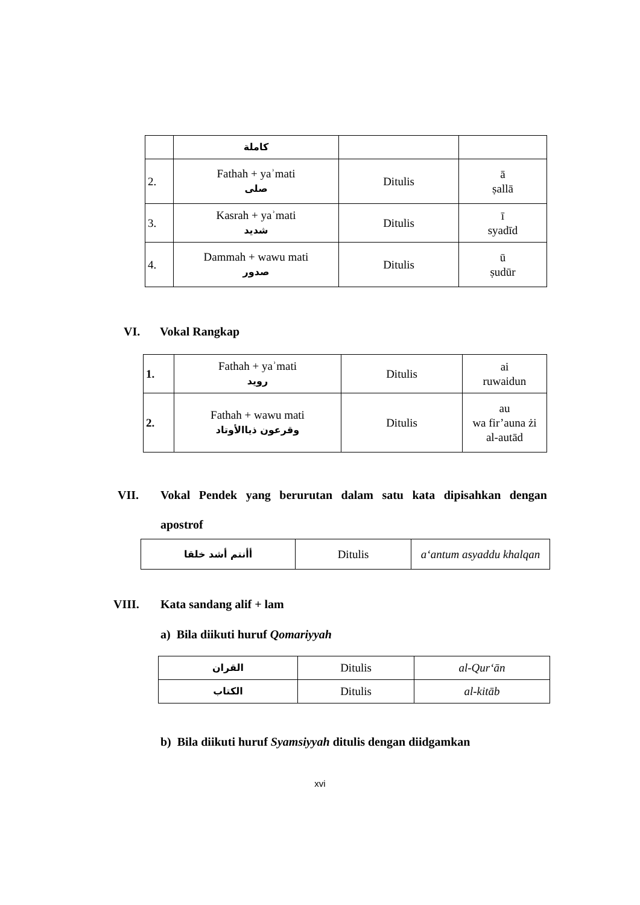| | كاملة | | |
| 2. | Fathah + yaʾmati صلى | Ditulis | ā ṣallā |
| 3. | Kasrah + yaʾmati شديد | Ditulis | ī syadīd |
| 4. | Dammah + wawu mati صدور | Ditulis | ū ṣudūr |
VI. Vokal Rangkap
| 1. | Fathah + yaʾmati رويد | Ditulis | ai ruwaidun |
| 2. | Fathah + wawu mati وقرعون ذياالأوتاد | Ditulis | au wa fir’auna żi al-autād |
VII. Vokal Pendek yang berurutan dalam satu kata dipisahkan dengan
apostrof
| أأنتم أشد خلقا | Ditulis | a‘antum asyaddu khalqan |
VIII. Kata sandang alif + lam
a) Bila diikuti huruf Qomariyyah
| القران | Ditulis | al-Qur‘ān |
| الكتاب | Ditulis | al-kitāb |
b) Bila diikuti huruf Syamsiyyah ditulis dengan diidgamkan
xvi